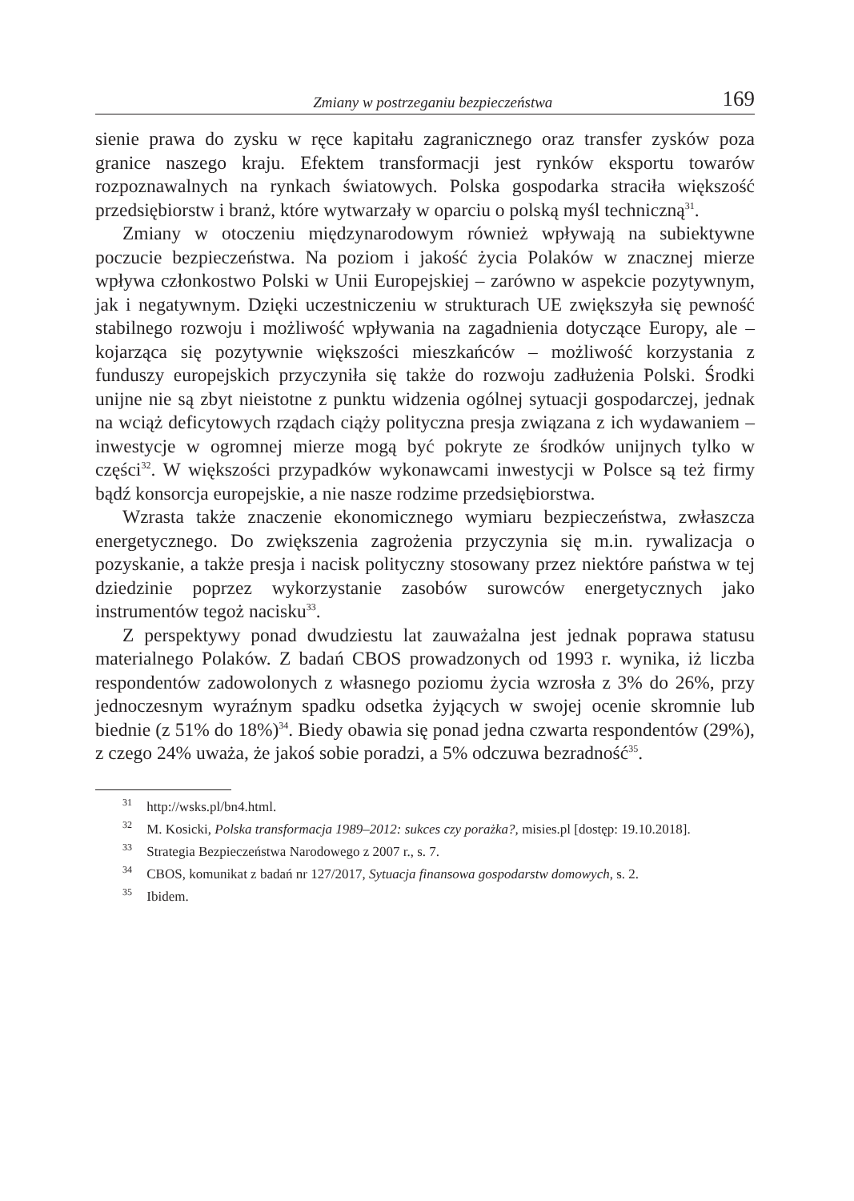Zmiany w postrzeganiu bezpieczeństwa 169
sienie prawa do zysku w ręce kapitału zagranicznego oraz transfer zysków poza granice naszego kraju. Efektem transformacji jest rynków eksportu towarów rozpoznawalnych na rynkach światowych. Polska gospodarka straciła większość przedsiębiorstw i branż, które wytwarzały w oparciu o polską myśl techniczną<sup>31</sup>.
Zmiany w otoczeniu międzynarodowym również wpływają na subiektywne poczucie bezpieczeństwa. Na poziom i jakość życia Polaków w znacznej mierze wpływa członkostwo Polski w Unii Europejskiej – zarówno w aspekcie pozytywnym, jak i negatywnym. Dzięki uczestniczeniu w strukturach UE zwiększyła się pewność stabilnego rozwoju i możliwość wpływania na zagadnienia dotyczące Europy, ale – kojarząca się pozytywnie większości mieszkańców – możliwość korzystania z funduszy europejskich przyczyniła się także do rozwoju zadłużenia Polski. Środki unijne nie są zbyt nieistotne z punktu widzenia ogólnej sytuacji gospodarczej, jednak na wciąż deficytowych rządach ciąży polityczna presja związana z ich wydawaniem – inwestycje w ogromnej mierze mogą być pokryte ze środków unijnych tylko w części<sup>32</sup>. W większości przypadków wykonawcami inwestycji w Polsce są też firmy bądź konsorcja europejskie, a nie nasze rodzime przedsiębiorstwa.
Wzrasta także znaczenie ekonomicznego wymiaru bezpieczeństwa, zwłaszcza energetycznego. Do zwiększenia zagrożenia przyczynia się m.in. rywalizacja o pozyskanie, a także presja i nacisk polityczny stosowany przez niektóre państwa w tej dziedzinie poprzez wykorzystanie zasobów surowców energetycznych jako instrumentów tegoż nacisku<sup>33</sup>.
Z perspektywy ponad dwudziestu lat zauważalna jest jednak poprawa statusu materialnego Polaków. Z badań CBOS prowadzonych od 1993 r. wynika, iż liczba respondentów zadowolonych z własnego poziomu życia wzrosła z 3% do 26%, przy jednoczesnym wyraźnym spadku odsetka żyjących w swojej ocenie skromnie lub biednie (z 51% do 18%)<sup>34</sup>. Biedy obawia się ponad jedna czwarta respondentów (29%), z czego 24% uważa, że jakoś sobie poradzi, a 5% odczuwa bezradność<sup>35</sup>.
<sup>31</sup> http://wsks.pl/bn4.html.
<sup>32</sup> M. Kosicki, Polska transformacja 1989–2012: sukces czy porażka?, misies.pl [dostęp: 19.10.2018].
<sup>33</sup> Strategia Bezpieczeństwa Narodowego z 2007 r., s. 7.
<sup>34</sup> CBOS, komunikat z badań nr 127/2017, Sytuacja finansowa gospodarstw domowych, s. 2.
<sup>35</sup> Ibidem.